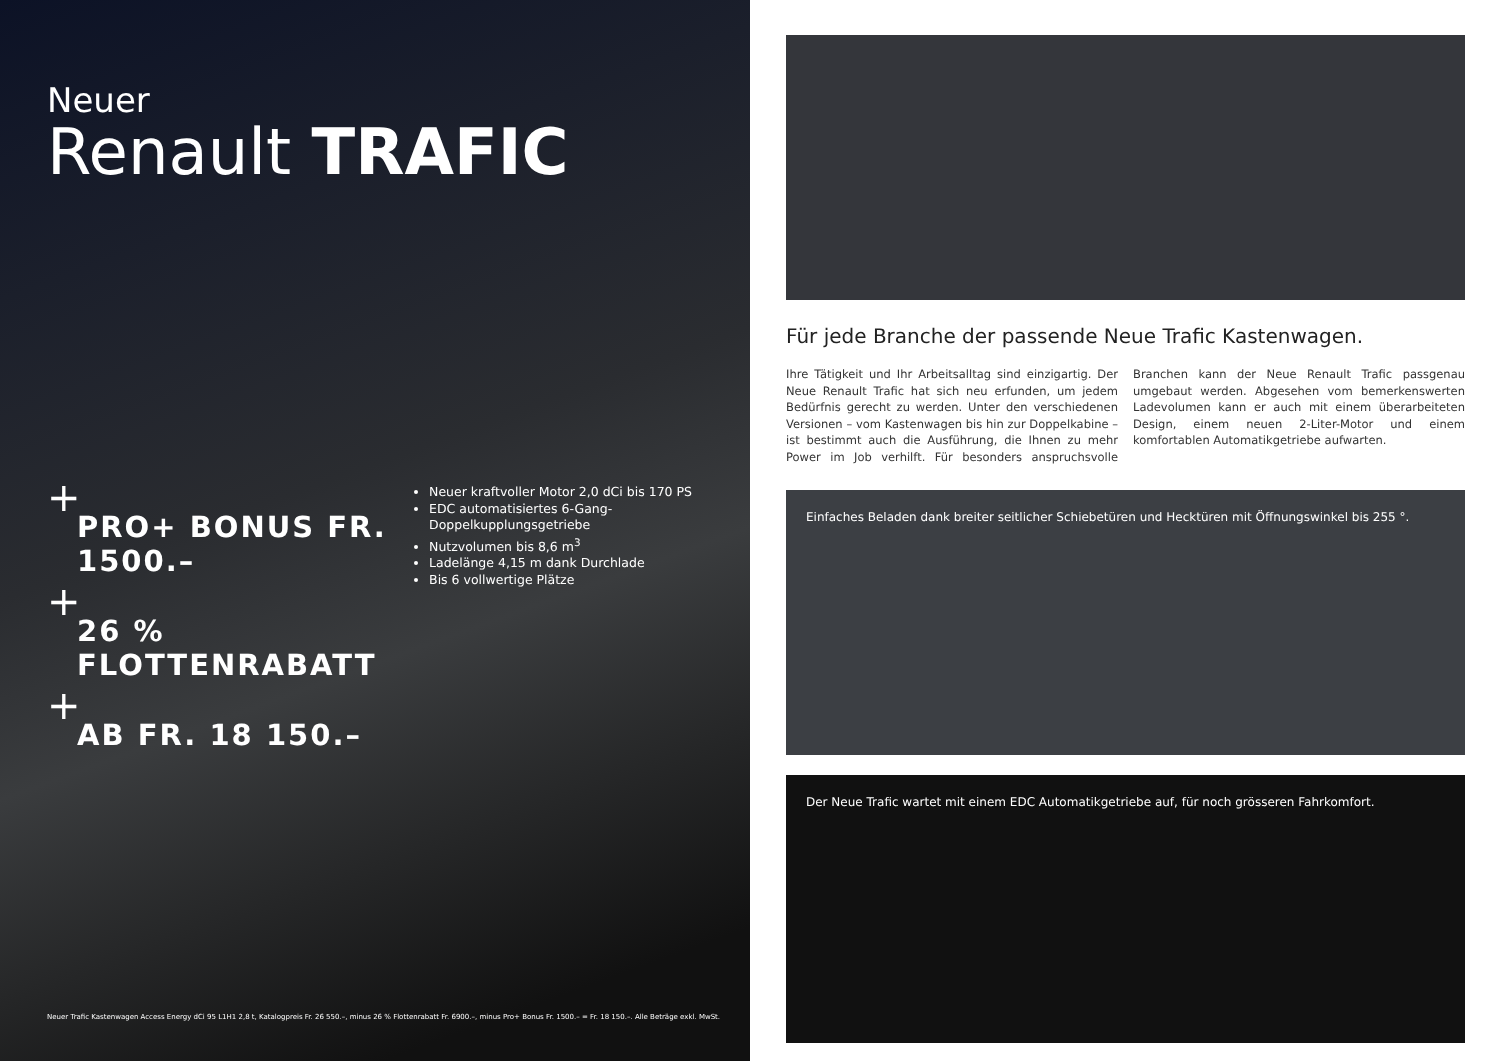Neuer
Renault TRAFIC
+
PRO+ BONUS FR. 1500.–
+
26 % FLOTTENRABATT
+
AB FR. 18 150.–
Neuer kraftvoller Motor 2,0 dCi bis 170 PS
EDC automatisiertes 6-Gang-Doppelkupplungsgetriebe
Nutzvolumen bis 8,6 m<sup>3</sup>
Ladelänge 4,15 m dank Durchlade
Bis 6 vollwertige Plätze
Neuer Trafic Kastenwagen Access Energy dCi 95 L1H1 2,8 t, Katalogpreis Fr. 26 550.–, minus 26 % Flottenrabatt Fr. 6900.–, minus Pro+ Bonus Fr. 1500.– = Fr. 18 150.–. Alle Beträge exkl. MwSt.
Für jede Branche der passende Neue Trafic Kastenwagen.
Ihre Tätigkeit und Ihr Arbeitsalltag sind einzigartig. Der Neue Renault Trafic hat sich neu erfunden, um jedem Bedürfnis gerecht zu werden. Unter den verschiedenen Versionen – vom Kastenwagen bis hin zur Doppelkabine – ist bestimmt auch die Ausführung, die Ihnen zu mehr Power im Job verhilft. Für besonders anspruchsvolle Branchen kann der Neue Renault Trafic passgenau umgebaut werden. Abgesehen vom bemerkenswerten Ladevolumen kann er auch mit einem überarbeiteten Design, einem neuen 2-Liter-Motor und einem komfortablen Automatikgetriebe aufwarten.
Einfaches Beladen dank breiter seitlicher Schiebetüren und Hecktüren mit Öffnungswinkel bis 255 °.
Der Neue Trafic wartet mit einem EDC Automatikgetriebe auf, für noch grösseren Fahrkomfort.